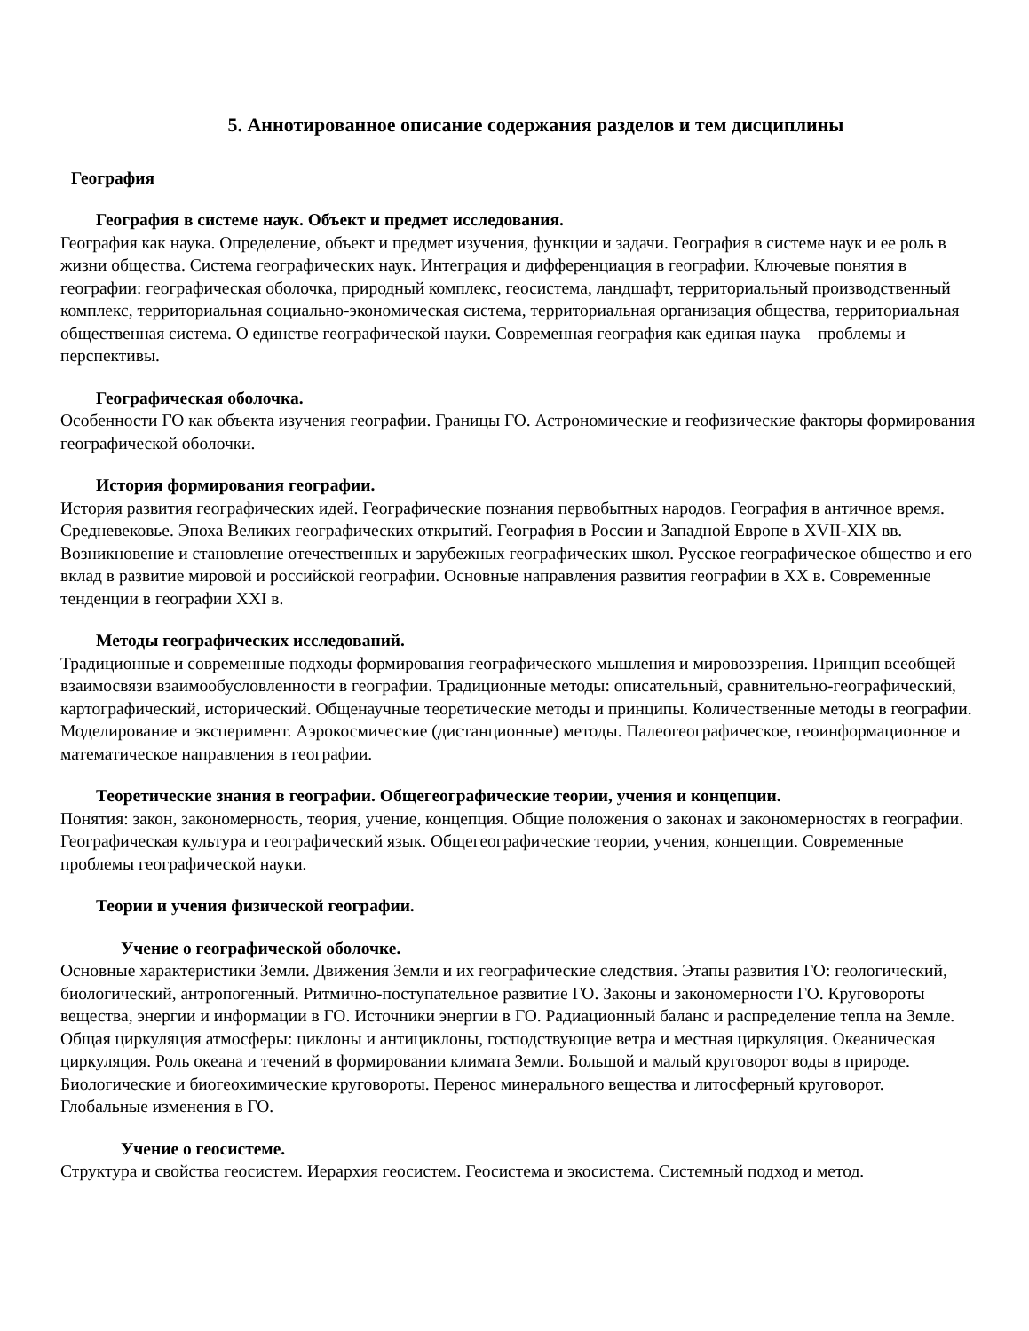5. Аннотированное описание содержания разделов и тем дисциплины
География
География в системе наук. Объект и предмет исследования.
География как наука. Определение, объект и предмет изучения, функции и задачи. География в системе наук и ее роль в жизни общества. Система географических наук. Интеграция и дифференциация в географии. Ключевые понятия в географии: географическая оболочка, природный комплекс, геосистема, ландшафт, территориальный производственный комплекс, территориальная социально-экономическая система, территориальная организация общества, территориальная общественная система. О единстве географической науки. Современная география как единая наука – проблемы и перспективы.
Географическая оболочка.
Особенности ГО как объекта изучения географии. Границы ГО. Астрономические и геофизические факторы формирования географической оболочки.
История формирования географии.
История развития географических идей. Географические познания первобытных народов. География в античное время. Средневековье. Эпоха Великих географических открытий. География в России и Западной Европе в XVII-XIX вв. Возникновение и становление отечественных и зарубежных географических школ. Русское географическое общество и его вклад в развитие мировой и российской географии. Основные направления развития географии в XX в. Современные тенденции в географии XXI в.
Методы географических исследований.
Традиционные и современные подходы формирования географического мышления и мировоззрения. Принцип всеобщей взаимосвязи взаимообусловленности в географии. Традиционные методы: описательный, сравнительно-географический, картографический, исторический. Общенаучные теоретические методы и принципы. Количественные методы в географии. Моделирование и эксперимент. Аэрокосмические (дистанционные) методы. Палеогеографическое, геоинформационное и математическое направления в географии.
Теоретические знания в географии. Общегеографические теории, учения и концепции.
Понятия: закон, закономерность, теория, учение, концепция. Общие положения о законах и закономерностях в географии. Географическая культура и географический язык. Общегеографические теории, учения, концепции. Современные проблемы географической науки.
Теории и учения физической географии.
Учение о географической оболочке.
Основные характеристики Земли. Движения Земли и их географические следствия. Этапы развития ГО: геологический, биологический, антропогенный. Ритмично-поступательное развитие ГО. Законы и закономерности ГО. Круговороты вещества, энергии и информации в ГО. Источники энергии в ГО. Радиационный баланс и распределение тепла на Земле. Общая циркуляция атмосферы: циклоны и антициклоны, господствующие ветра и местная циркуляция. Океаническая циркуляция. Роль океана и течений в формировании климата Земли. Большой и малый круговорот воды в природе. Биологические и биогеохимические круговороты. Перенос минерального вещества и литосферный круговорот. Глобальные изменения в ГО.
Учение о геосистеме.
Структура и свойства геосистем. Иерархия геосистем. Геосистема и экосистема. Системный подход и метод.